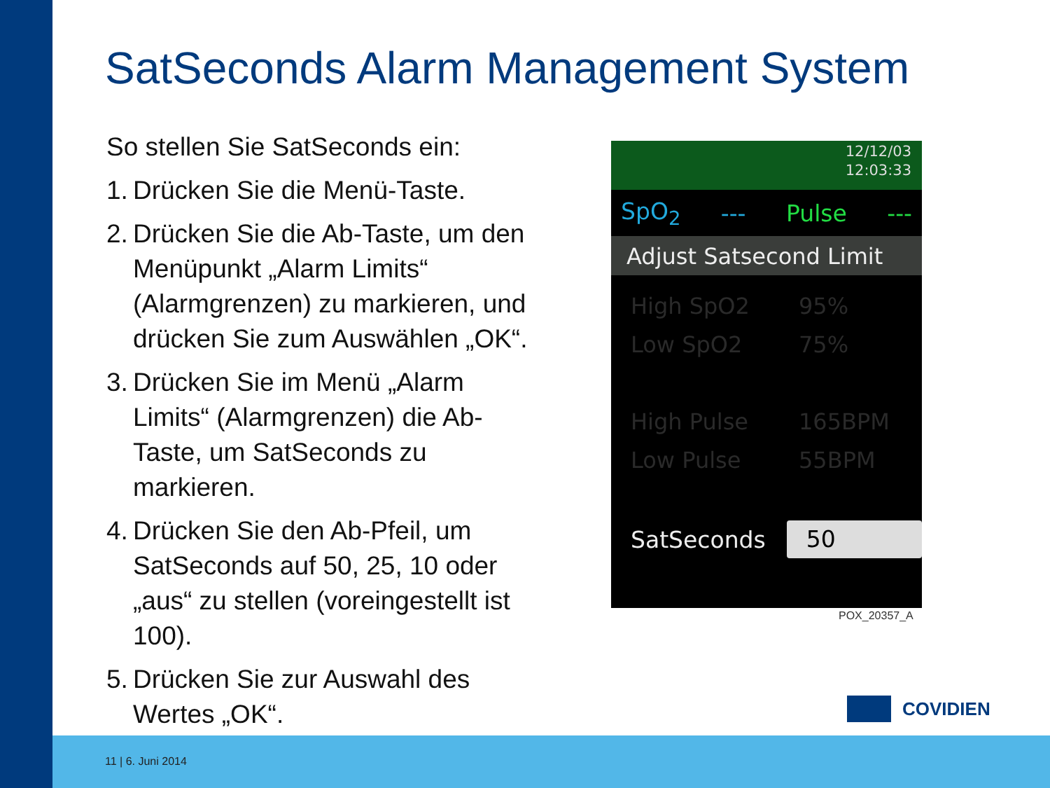SatSeconds Alarm Management System
So stellen Sie SatSeconds ein:
1. Drücken Sie die Menü-Taste.
2. Drücken Sie die Ab-Taste, um den Menüpunkt „Alarm Limits“ (Alarmgrenzen) zu markieren, und drücken Sie zum Auswählen „OK“.
3. Drücken Sie im Menü „Alarm Limits“ (Alarmgrenzen) die Ab-Taste, um SatSeconds zu markieren.
4. Drücken Sie den Ab-Pfeil, um SatSeconds auf 50, 25, 10 oder „aus“ zu stellen (voreingestellt ist 100).
5. Drücken Sie zur Auswahl des Wertes „OK“.
12/12/03
12:03:33
SpO<sub>2</sub> --- Pulse ---
Adjust Satsecond Limit
High SpO2 95%
Low SpO2 75%
High Pulse 165BPM
Low Pulse 55BPM
SatSeconds 50
POX_20357_A
COVIDIEN
11 | 6. Juni 2014